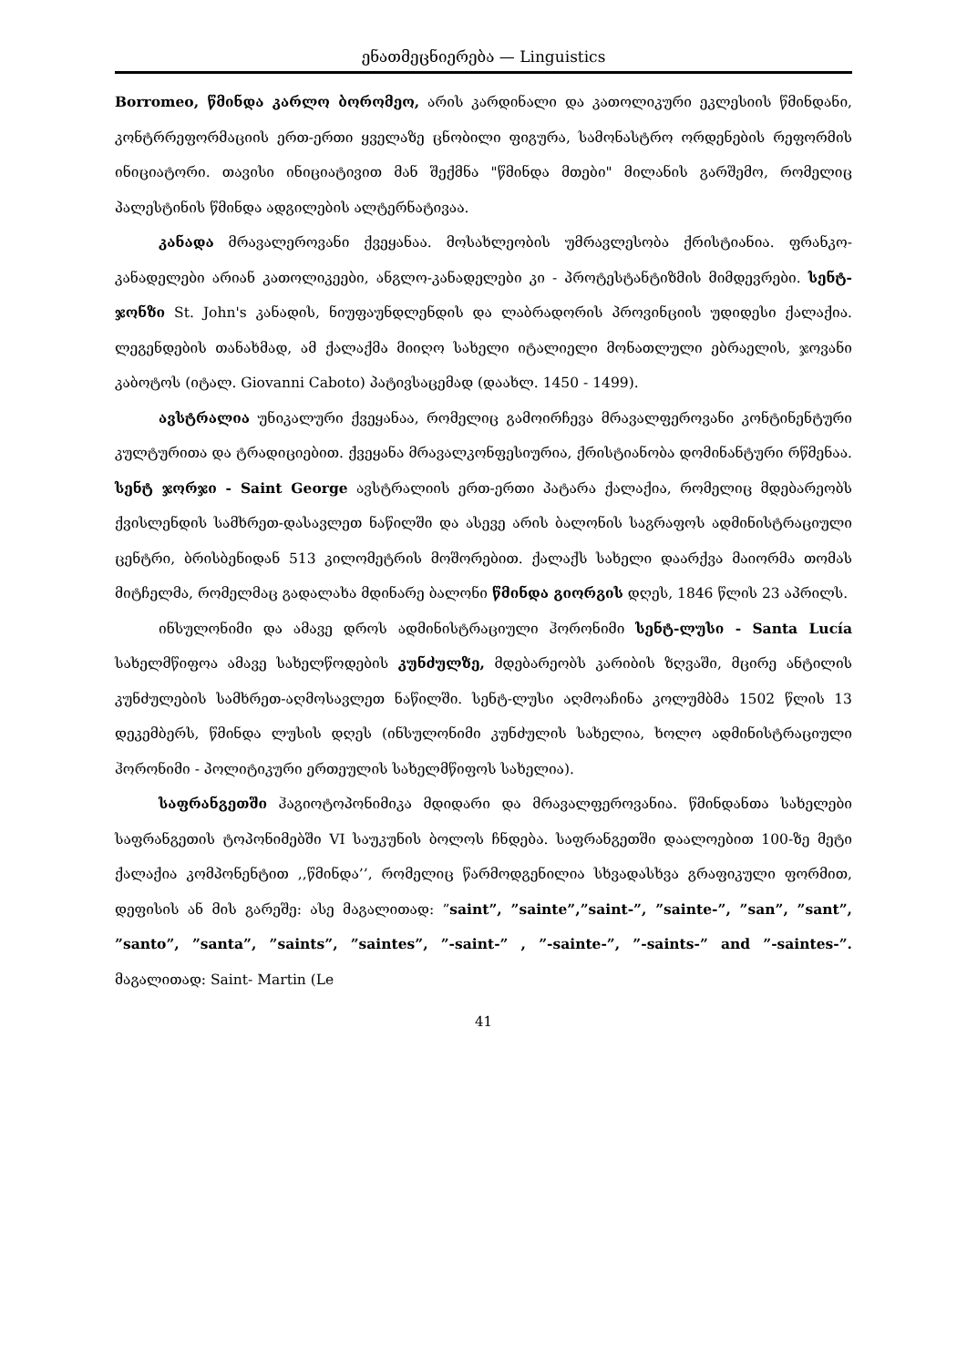ენათმეცნიერება — Linguistics
Borromeo, წმინდა კარლო ბორომეო, არის კარდინალი და კათოლიკური ეკლესიის წმინდანი, კონტრრეფორმაციის ერთ-ერთი ყველაზე ცნობილი ფიგურა, სამონასტრო ორდენების რეფორმის ინიციატორი. თავისი ინიციატივით მან შექმნა "წმინდა მთები" მილანის გარშემო, რომელიც პალესტინის წმინდა ადგილების ალტერნატივაა.
კანადა მრავალეროვანი ქვეყანაა. მოსახლეობის უმრავლესობა ქრისტიანია. ფრანკო-კანადელები არიან კათოლიკეები, ანგლო-კანადელები კი - პროტესტანტიზმის მიმდევრები. სენტ-ჯონზი St. John's კანადის, ნიუფაუნდლენდის და ლაბრადორის პროვინციის უდიდესი ქალაქია. ლეგენდების თანახმად, ამ ქალაქმა მიიღო სახელი იტალიელი მონათლული ებრაელის, ჯოვანი კაბოტოს (იტალ. Giovanni Caboto) პატივსაცემად (დაახლ. 1450 - 1499).
ავსტრალია უნიკალური ქვეყანაა, რომელიც გამოირჩევა მრავალფეროვანი კონტინენტური კულტურითა და ტრადიციებით. ქვეყანა მრავალკონფესიურია, ქრისტიანობა დომინანტური რწმენაა. სენტ ჯორჯი - Saint George ავსტრალიის ერთ-ერთი პატარა ქალაქია, რომელიც მდებარეობს ქვისლენდის სამხრეთ-დასავლეთ ნაწილში და ასევე არის ბალონის საგრაფოს ადმინისტრაციული ცენტრი, ბრისბენიდან 513 კილომეტრის მოშორებით. ქალაქს სახელი დაარქვა მაიორმა თომას მიტჩელმა, რომელმაც გადალახა მდინარე ბალონი წმინდა გიორგის დღეს, 1846 წლის 23 აპრილს.
ინსულონიმი და ამავე დროს ადმინისტრაციული ჰორონიმი სენტ-ლუსი - Santa Lucía სახელმწიფოა ამავე სახელწოდების კუნძულზე, მდებარეობს კარიბის ზღვაში, მცირე ანტილის კუნძულების სამხრეთ-აღმოსავლეთ ნაწილში. სენტ-ლუსი აღმოაჩინა კოლუმბმა 1502 წლის 13 დეკემბერს, წმინდა ლუსის დღეს (ინსულონიმი კუნძულის სახელია, ხოლო ადმინისტრაციული ჰორონიმი - პოლიტიკური ერთეულის სახელმწიფოს სახელია).
საფრანგეთში ჰაგიოტოპონიმიკა მდიდარი და მრავალფეროვანია. წმინდანთა სახელები საფრანგეთის ტოპონიმებში VI საუკუნის ბოლოს ჩნდება. საფრანგეთში დაალოებით 100-ზე მეტი ქალაქია კომპონენტით ,,წმინდა’’, რომელიც წარმოდგენილია სხვადასხვა გრაფიკული ფორმით, დეფისის ან მის გარეშე: ასე მაგალითად: ”saint”, ”sainte”,”saint-”, ”sainte-”, ”san”, ”sant”, ”santo”, ”santa”, ”saints”, ”saintes”, ”-saint-” , ”-sainte-”, ”-saints-” and ”-saintes-”. მაგალითად: Saint- Martin (Le
41